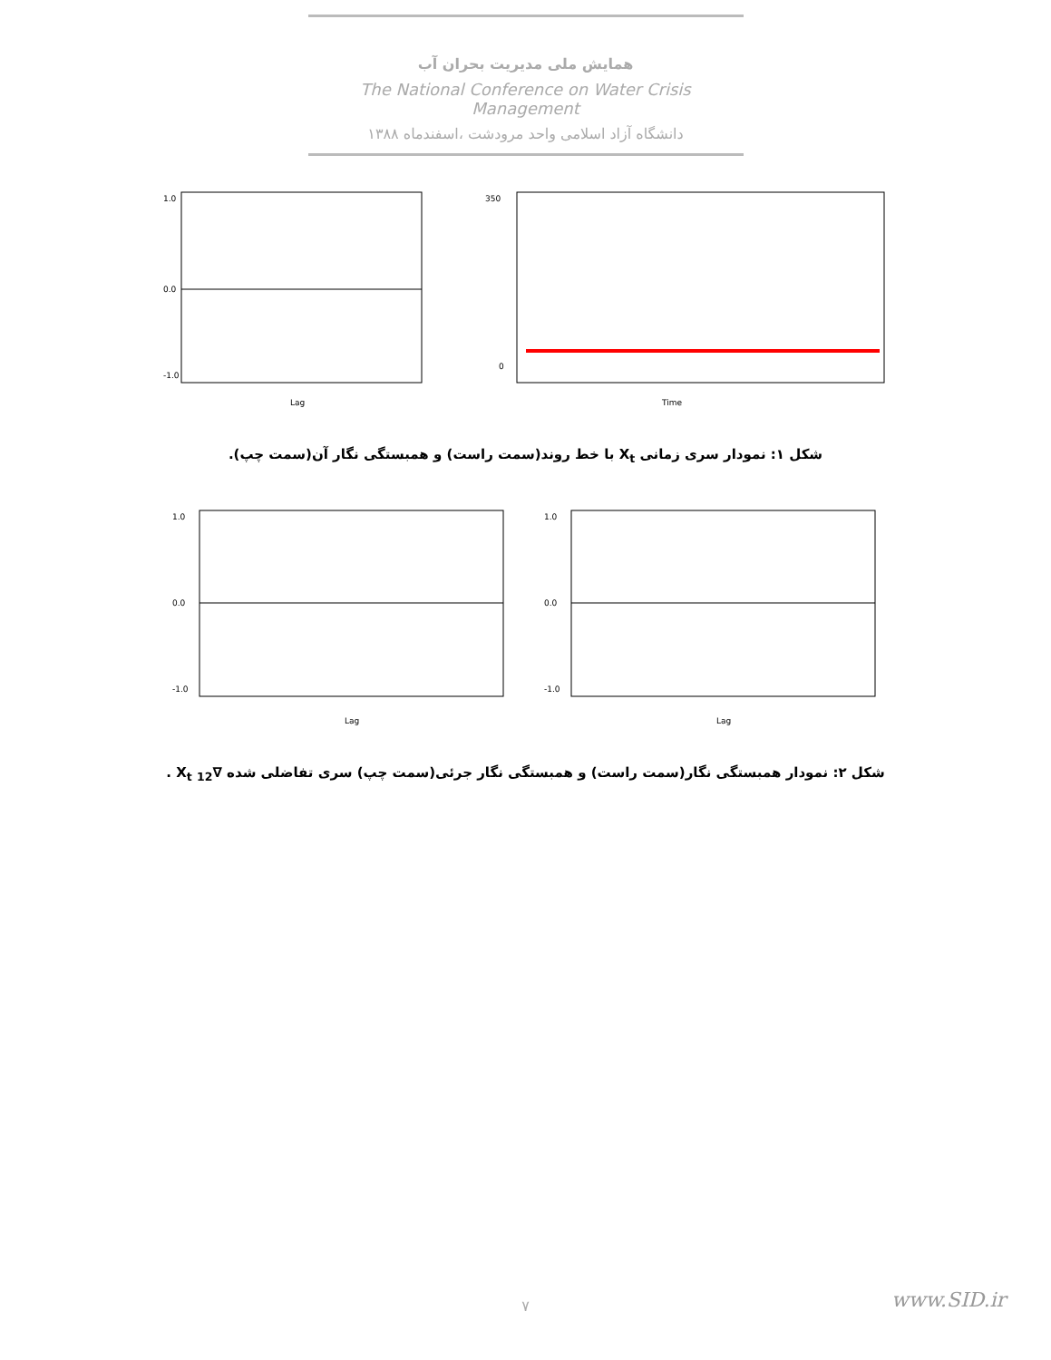همایش ملی مدیریت بحران آب
The National Conference on Water Crisis Management
دانشگاه آزاد اسلامی واحد مرودشت ،اسفندماه ۱۳۸۸
1.0
0.0
-1.0
Lag
350
0
Time
شکل ۱: نمودار سری زمانی X<sub>t</sub> با خط روند(سمت راست) و همبستگی نگار آن(سمت چپ).
1.0
0.0
-1.0
Lag
1.0
0.0
-1.0
Lag
شکل ۲: نمودار همبستگی نگار(سمت راست) و همبستگی نگار جرئی(سمت چپ) سری تفاضلی شده ∇<sub>12</sub> X<sub>t</sub> .
www.SID.ir ۷